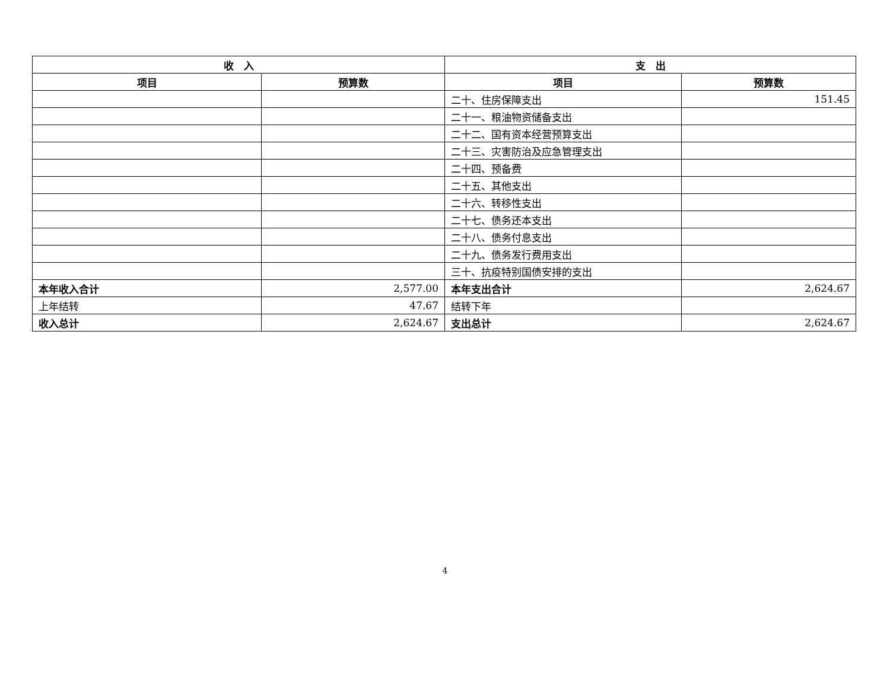| 收 入 | | 支 出 | |
| --- | --- | --- | --- |
| 项目 | 预算数 | 项目 | 预算数 |
| | | 二十、住房保障支出 | 151.45 |
| | | 二十一、粮油物资储备支出 | |
| | | 二十二、国有资本经营预算支出 | |
| | | 二十三、灾害防治及应急管理支出 | |
| | | 二十四、预备费 | |
| | | 二十五、其他支出 | |
| | | 二十六、转移性支出 | |
| | | 二十七、债务还本支出 | |
| | | 二十八、债务付息支出 | |
| | | 二十九、债务发行费用支出 | |
| | | 三十、抗疫特别国债安排的支出 | |
| 本年收入合计 | 2,577.00 | 本年支出合计 | 2,624.67 |
| 上年结转 | 47.67 | 结转下年 | |
| 收入总计 | 2,624.67 | 支出总计 | 2,624.67 |
4